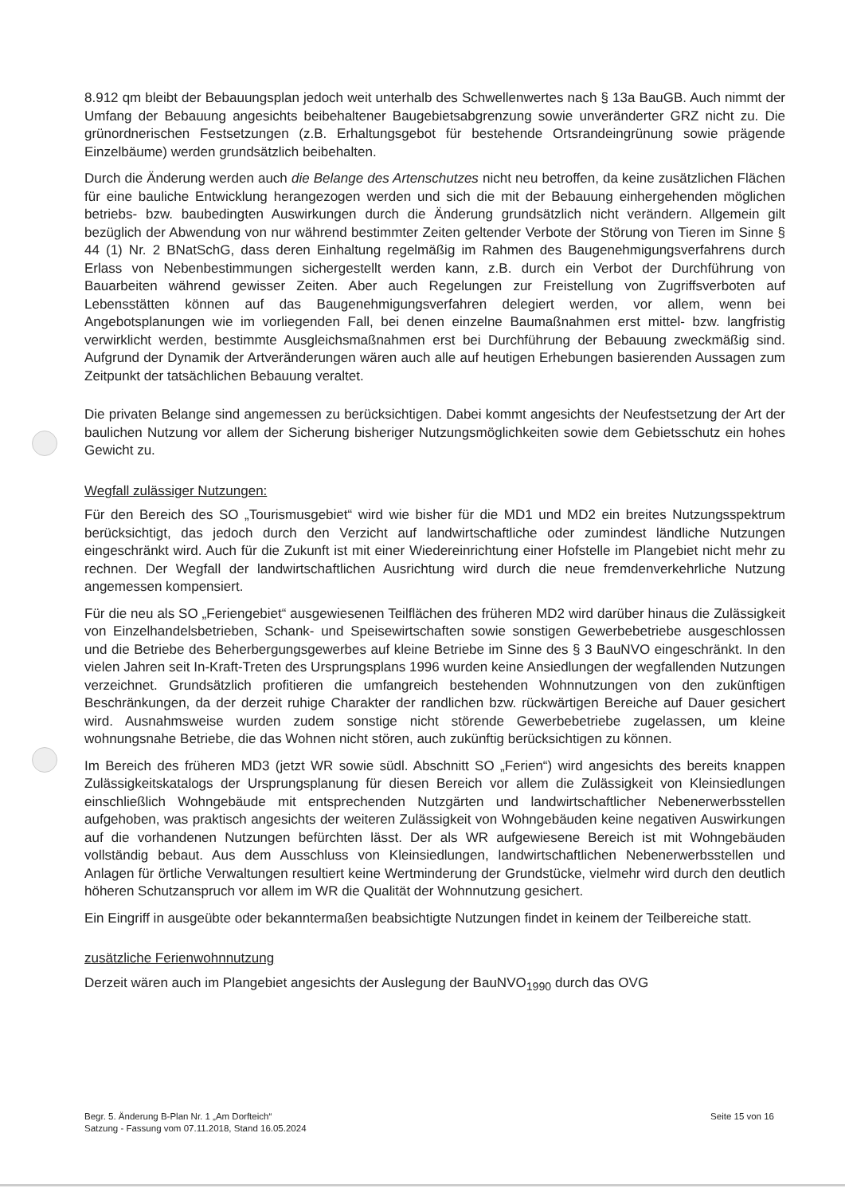8.912 qm bleibt der Bebauungsplan jedoch weit unterhalb des Schwellenwertes nach § 13a BauGB. Auch nimmt der Umfang der Bebauung angesichts beibehaltener Baugebietsabgrenzung sowie unveränderter GRZ nicht zu. Die grünordnerischen Festsetzungen (z.B. Erhaltungsgebot für bestehende Ortsrandeingrünung sowie prägende Einzelbäume) werden grundsätzlich beibehalten.
Durch die Änderung werden auch die Belange des Artenschutzes nicht neu betroffen, da keine zusätzlichen Flächen für eine bauliche Entwicklung herangezogen werden und sich die mit der Bebauung einhergehenden möglichen betriebs- bzw. baubedingten Auswirkungen durch die Änderung grundsätzlich nicht verändern. Allgemein gilt bezüglich der Abwendung von nur während bestimmter Zeiten geltender Verbote der Störung von Tieren im Sinne § 44 (1) Nr. 2 BNatSchG, dass deren Einhaltung regelmäßig im Rahmen des Baugenehmigungsverfahrens durch Erlass von Nebenbestimmungen sichergestellt werden kann, z.B. durch ein Verbot der Durchführung von Bauarbeiten während gewisser Zeiten. Aber auch Regelungen zur Freistellung von Zugriffsverboten auf Lebensstätten können auf das Baugenehmigungsverfahren delegiert werden, vor allem, wenn bei Angebotsplanungen wie im vorliegenden Fall, bei denen einzelne Baumaßnahmen erst mittel- bzw. langfristig verwirklicht werden, bestimmte Ausgleichsmaßnahmen erst bei Durchführung der Bebauung zweckmäßig sind. Aufgrund der Dynamik der Artveränderungen wären auch alle auf heutigen Erhebungen basierenden Aussagen zum Zeitpunkt der tatsächlichen Bebauung veraltet.
Die privaten Belange sind angemessen zu berücksichtigen. Dabei kommt angesichts der Neufestsetzung der Art der baulichen Nutzung vor allem der Sicherung bisheriger Nutzungsmöglichkeiten sowie dem Gebietsschutz ein hohes Gewicht zu.
Wegfall zulässiger Nutzungen:
Für den Bereich des SO „Tourismusgebiet“ wird wie bisher für die MD1 und MD2 ein breites Nutzungsspektrum berücksichtigt, das jedoch durch den Verzicht auf landwirtschaftliche oder zumindest ländliche Nutzungen eingeschränkt wird. Auch für die Zukunft ist mit einer Wiedereinrichtung einer Hofstelle im Plangebiet nicht mehr zu rechnen. Der Wegfall der landwirtschaftlichen Ausrichtung wird durch die neue fremdenverkehrliche Nutzung angemessen kompensiert.
Für die neu als SO „Feriengebiet“ ausgewiesenen Teilflächen des früheren MD2 wird darüber hinaus die Zulässigkeit von Einzelhandelsbetrieben, Schank- und Speisewirtschaften sowie sonstigen Gewerbebetriebe ausgeschlossen und die Betriebe des Beherbergungsgewerbes auf kleine Betriebe im Sinne des § 3 BauNVO eingeschränkt. In den vielen Jahren seit In-Kraft-Treten des Ursprungsplans 1996 wurden keine Ansiedlungen der wegfallenden Nutzungen verzeichnet. Grundsätzlich profitieren die umfangreich bestehenden Wohnnutzungen von den zukünftigen Beschränkungen, da der derzeit ruhige Charakter der randlichen bzw. rückwärtigen Bereiche auf Dauer gesichert wird. Ausnahmsweise wurden zudem sonstige nicht störende Gewerbebetriebe zugelassen, um kleine wohnungsnahe Betriebe, die das Wohnen nicht stören, auch zukünftig berücksichtigen zu können.
Im Bereich des früheren MD3 (jetzt WR sowie südl. Abschnitt SO „Ferien“) wird angesichts des bereits knappen Zulässigkeitskatalogs der Ursprungsplanung für diesen Bereich vor allem die Zulässigkeit von Kleinsiedlungen einschließlich Wohngebäude mit entsprechenden Nutzgärten und landwirtschaftlicher Nebenerwerbsstellen aufgehoben, was praktisch angesichts der weiteren Zulässigkeit von Wohngebäuden keine negativen Auswirkungen auf die vorhandenen Nutzungen befürchten lässt. Der als WR aufgewiesene Bereich ist mit Wohngebäuden vollständig bebaut. Aus dem Ausschluss von Kleinsiedlungen, landwirtschaftlichen Nebenerwerbsstellen und Anlagen für örtliche Verwaltungen resultiert keine Wertminderung der Grundstücke, vielmehr wird durch den deutlich höheren Schutzanspruch vor allem im WR die Qualität der Wohnnutzung gesichert.
Ein Eingriff in ausgeübte oder bekanntermaßen beabsichtigte Nutzungen findet in keinem der Teilbereiche statt.
zusätzliche Ferienwohnnutzung
Derzeit wären auch im Plangebiet angesichts der Auslegung der BauNVO<sub>1990</sub> durch das OVG
Begr. 5. Änderung B-Plan Nr. 1 „Am Dorfteich“
Satzung - Fassung vom 07.11.2018, Stand 16.05.2024
Seite 15 von 16